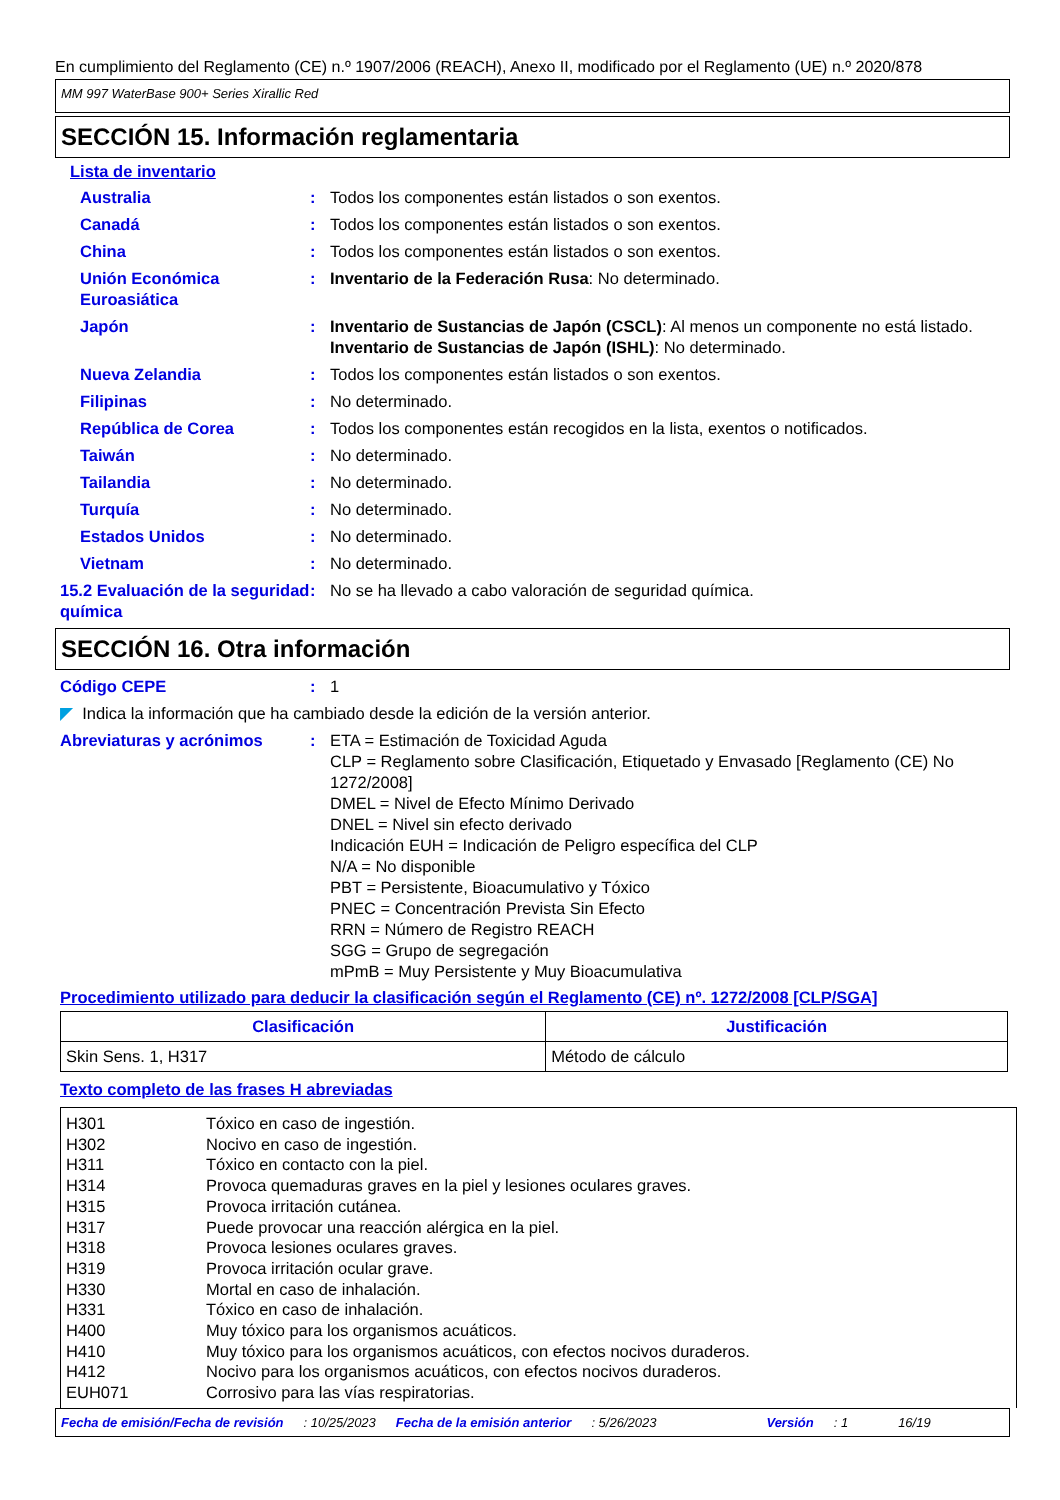En cumplimiento del Reglamento (CE) n.º 1907/2006 (REACH), Anexo II, modificado por el Reglamento (UE) n.º 2020/878
MM 997 WaterBase 900+ Series Xirallic Red
SECCIÓN 15. Información reglamentaria
Lista de inventario
Australia : Todos los componentes están listados o son exentos.
Canadá : Todos los componentes están listados o son exentos.
China : Todos los componentes están listados o son exentos.
Unión Económica Euroasiática
: Inventario de la Federación Rusa: No determinado.
Japón : Inventario de Sustancias de Japón (CSCL): Al menos un componente no está listado.
Inventario de Sustancias de Japón (ISHL): No determinado.
Nueva Zelandia : Todos los componentes están listados o son exentos.
Filipinas : No determinado.
República de Corea : Todos los componentes están recogidos en la lista, exentos o notificados.
Taiwán : No determinado.
Tailandia : No determinado.
Turquía : No determinado.
Estados Unidos : No determinado.
Vietnam : No determinado.
15.2 Evaluación de la seguridad química
: No se ha llevado a cabo valoración de seguridad química.
SECCIÓN 16. Otra información
Código CEPE : 1
◤ Indica la información que ha cambiado desde la edición de la versión anterior.
Abreviaturas y acrónimos : ETA = Estimación de Toxicidad Aguda
CLP = Reglamento sobre Clasificación, Etiquetado y Envasado [Reglamento (CE) No 1272/2008]
DMEL = Nivel de Efecto Mínimo Derivado
DNEL = Nivel sin efecto derivado
Indicación EUH = Indicación de Peligro específica del CLP
N/A = No disponible
PBT = Persistente, Bioacumulativo y Tóxico
PNEC = Concentración Prevista Sin Efecto
RRN = Número de Registro REACH
SGG = Grupo de segregación
mPmB = Muy Persistente y Muy Bioacumulativa
Procedimiento utilizado para deducir la clasificación según el Reglamento (CE) nº. 1272/2008 [CLP/SGA]
| Clasificación | Justificación |
| --- | --- |
| Skin Sens. 1, H317 | Método de cálculo |
Texto completo de las frases H abreviadas
H301 Tóxico en caso de ingestión.
H302 Nocivo en caso de ingestión.
H311 Tóxico en contacto con la piel.
H314 Provoca quemaduras graves en la piel y lesiones oculares graves.
H315 Provoca irritación cutánea.
H317 Puede provocar una reacción alérgica en la piel.
H318 Provoca lesiones oculares graves.
H319 Provoca irritación ocular grave.
H330 Mortal en caso de inhalación.
H331 Tóxico en caso de inhalación.
H400 Muy tóxico para los organismos acuáticos.
H410 Muy tóxico para los organismos acuáticos, con efectos nocivos duraderos.
H412 Nocivo para los organismos acuáticos, con efectos nocivos duraderos.
EUH071 Corrosivo para las vías respiratorias.
Fecha de emisión/Fecha de revisión: 10/25/2023 Fecha de la emisión anterior: 5/26/2023 Versión: 1 16/19